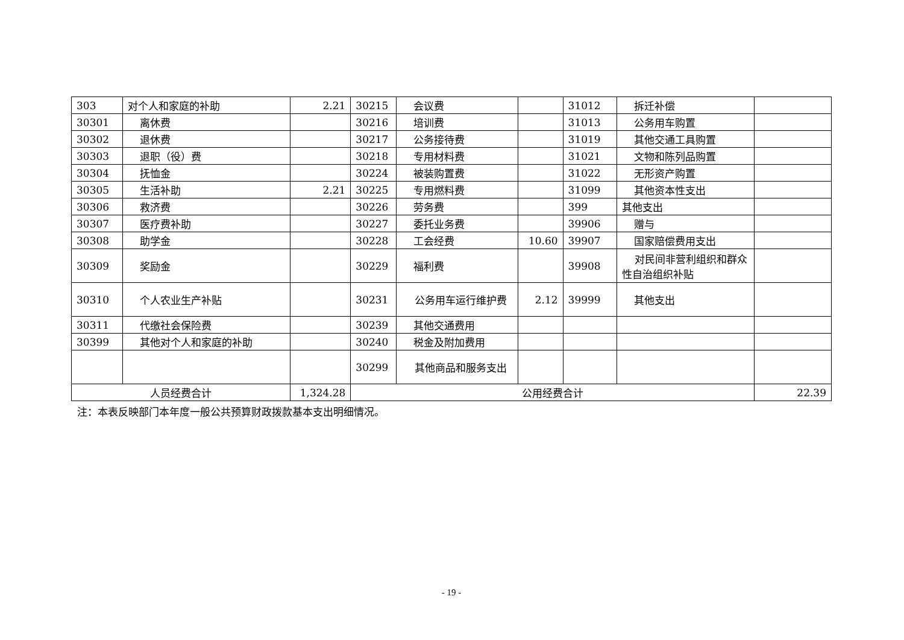| 303 | 对个人和家庭的补助 | 2.21 | 30215 | 会议费 | | 31012 | 拆迁补偿 | |
| 30301 | 离休费 | | 30216 | 培训费 | | 31013 | 公务用车购置 | |
| 30302 | 退休费 | | 30217 | 公务接待费 | | 31019 | 其他交通工具购置 | |
| 30303 | 退职（役）费 | | 30218 | 专用材料费 | | 31021 | 文物和陈列品购置 | |
| 30304 | 抚恤金 | | 30224 | 被装购置费 | | 31022 | 无形资产购置 | |
| 30305 | 生活补助 | 2.21 | 30225 | 专用燃料费 | | 31099 | 其他资本性支出 | |
| 30306 | 救济费 | | 30226 | 劳务费 | | 399 | 其他支出 | |
| 30307 | 医疗费补助 | | 30227 | 委托业务费 | | 39906 | 赠与 | |
| 30308 | 助学金 | | 30228 | 工会经费 | 10.60 | 39907 | 国家赔偿费用支出 | |
| 30309 | 奖励金 | | 30229 | 福利费 | | 39908 | 对民间非营利组织和群众性自治组织补贴 | |
| 30310 | 个人农业生产补贴 | | 30231 | 公务用车运行维护费 | 2.12 | 39999 | 其他支出 | |
| 30311 | 代缴社会保险费 | | 30239 | 其他交通费用 | | | | |
| 30399 | 其他对个人和家庭的补助 | | 30240 | 税金及附加费用 | | | | |
| | | | 30299 | 其他商品和服务支出 | | | | |
| 人员经费合计 | | 1,324.28 | 公用经费合计 | | | | | 22.39 |
注：本表反映部门本年度一般公共预算财政拨款基本支出明细情况。
- 19 -